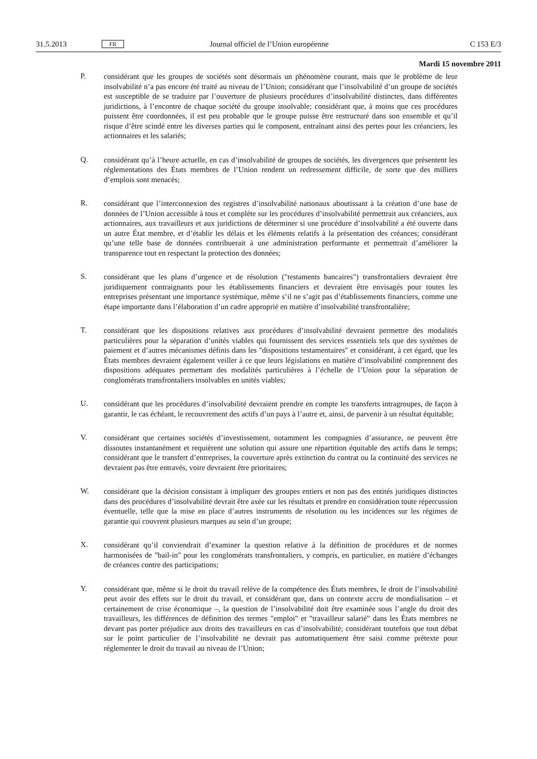31.5.2013 FR Journal officiel de l’Union européenne C 153 E/3
Mardi 15 novembre 2011
P.
considérant que les groupes de sociétés sont désormais un phénomène courant, mais que le problème de leur insolvabilité n’a pas encore été traité au niveau de l’Union; considérant que l’insolvabilité d’un groupe de sociétés est susceptible de se traduire par l’ouverture de plusieurs procédures d’insolvabilité distinctes, dans différentes juridictions, à l’encontre de chaque société du groupe insolvable; considérant que, à moins que ces procédures puissent être coordonnées, il est peu probable que le groupe puisse être restructuré dans son ensemble et qu’il risque d’être scindé entre les diverses parties qui le composent, entraînant ainsi des pertes pour les créanciers, les actionnaires et les salariés;
Q.
considérant qu’à l’heure actuelle, en cas d’insolvabilité de groupes de sociétés, les divergences que présentent les réglementations des États membres de l’Union rendent un redressement difficile, de sorte que des milliers d’emplois sont menacés;
R.
considérant que l’interconnexion des registres d’insolvabilité nationaux aboutissant à la création d’une base de données de l’Union accessible à tous et complète sur les procédures d’insolvabilité permettrait aux créanciers, aux actionnaires, aux travailleurs et aux juridictions de déterminer si une procédure d’insolvabilité a été ouverte dans un autre État membre, et d’établir les délais et les éléments relatifs à la présentation des créances; considérant qu’une telle base de données contribuerait à une administration performante et permettrait d’améliorer la transparence tout en respectant la protection des données;
S.
considérant que les plans d’urgence et de résolution ("testaments bancaires") transfrontaliers devraient être juridiquement contraignants pour les établissements financiers et devraient être envisagés pour toutes les entreprises présentant une importance systémique, même s’il ne s’agit pas d’établissements financiers, comme une étape importante dans l’élaboration d’un cadre approprié en matière d’insolvabilité transfrontalière;
T.
considérant que les dispositions relatives aux procédures d’insolvabilité devraient permettre des modalités particulières pour la séparation d’unités viables qui fournissent des services essentiels tels que des systèmes de paiement et d’autres mécanismes définis dans les "dispositions testamentaires" et considérant, à cet égard, que les États membres devraient également veiller à ce que leurs législations en matière d’insolvabilité comprennent des dispositions adéquates permettant des modalités particulières à l’échelle de l’Union pour la séparation de conglomérats transfrontaliers insolvables en unités viables;
U.
considérant que les procédures d’insolvabilité devraient prendre en compte les transferts intragroupes, de façon à garantir, le cas échéant, le recouvrement des actifs d’un pays à l’autre et, ainsi, de parvenir à un résultat équitable;
V.
considérant que certaines sociétés d’investissement, notamment les compagnies d’assurance, ne peuvent être dissoutes instantanément et requièrent une solution qui assure une répartition équitable des actifs dans le temps; considérant que le transfert d’entreprises, la couverture après extinction du contrat ou la continuité des services ne devraient pas être entravés, voire devraient être prioritaires;
W.
considérant que la décision consistant à impliquer des groupes entiers et non pas des entités juridiques distinctes dans des procédures d’insolvabilité devrait être axée sur les résultats et prendre en considération toute répercussion éventuelle, telle que la mise en place d’autres instruments de résolution ou les incidences sur les régimes de garantie qui couvrent plusieurs marques au sein d’un groupe;
X.
considérant qu’il conviendrait d’examiner la question relative à la définition de procédures et de normes harmonisées de "bail-in" pour les conglomérats transfrontaliers, y compris, en particulier, en matière d’échanges de créances contre des participations;
Y.
considérant que, même si le droit du travail relève de la compétence des États membres, le droit de l’insolvabilité peut avoir des effets sur le droit du travail, et considérant que, dans un contexte accru de mondialisation – et certainement de crise économique –, la question de l’insolvabilité doit être examinée sous l’angle du droit des travailleurs, les différences de définition des termes "emploi" et "travailleur salarié" dans les États membres ne devant pas porter préjudice aux droits des travailleurs en cas d’insolvabilité; considérant toutefois que tout débat sur le point particulier de l’insolvabilité ne devrait pas automatiquement être saisi comme prétexte pour réglementer le droit du travail au niveau de l’Union;